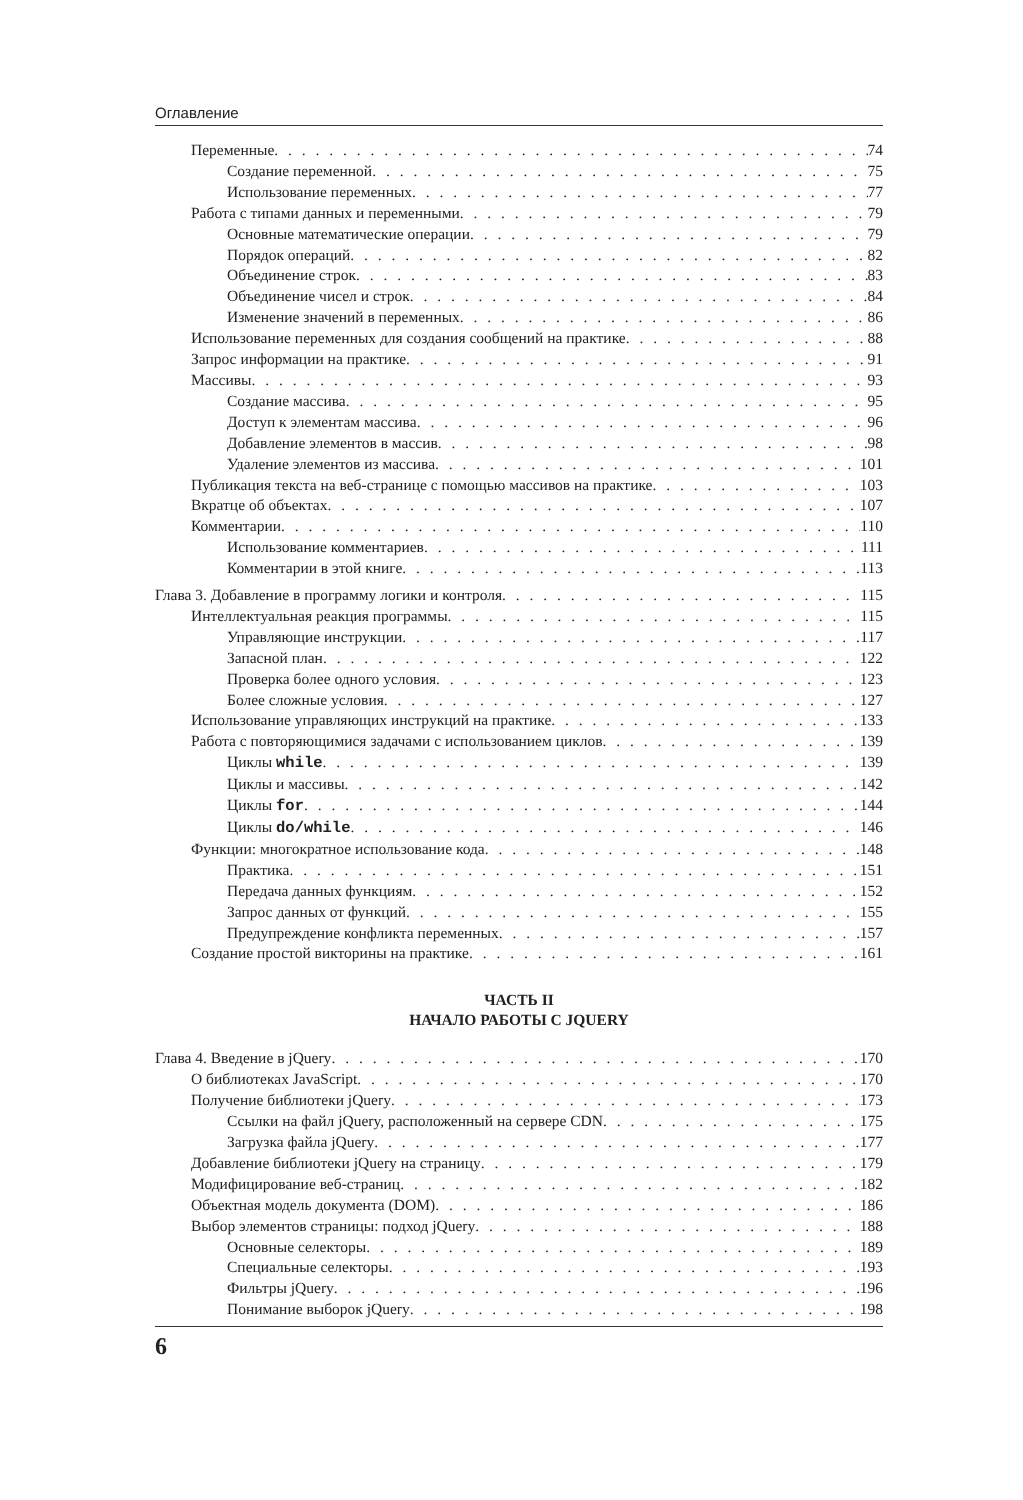Оглавление
Переменные 74
Создание переменной 75
Использование переменных 77
Работа с типами данных и переменными 79
Основные математические операции 79
Порядок операций 82
Объединение строк 83
Объединение чисел и строк 84
Изменение значений в переменных 86
Использование переменных для создания сообщений на практике 88
Запрос информации на практике 91
Массивы 93
Создание массива 95
Доступ к элементам массива 96
Добавление элементов в массив 98
Удаление элементов из массива 101
Публикация текста на веб-странице с помощью массивов на практике 103
Вкратце об объектах 107
Комментарии 110
Использование комментариев 111
Комментарии в этой книге 113
Глава 3. Добавление в программу логики и контроля 115
Интеллектуальная реакция программы 115
Управляющие инструкции 117
Запасной план 122
Проверка более одного условия 123
Более сложные условия 127
Использование управляющих инструкций на практике 133
Работа с повторяющимися задачами с использованием циклов 139
Циклы while 139
Циклы и массивы 142
Циклы for 144
Циклы do/while 146
Функции: многократное использование кода 148
Практика 151
Передача данных функциям 152
Запрос данных от функций 155
Предупреждение конфликта переменных 157
Создание простой викторины на практике 161
ЧАСТЬ II
НАЧАЛО РАБОТЫ С JQUERY
Глава 4. Введение в jQuery 170
О библиотеках JavaScript 170
Получение библиотеки jQuery 173
Ссылки на файл jQuery, расположенный на сервере CDN 175
Загрузка файла jQuery 177
Добавление библиотеки jQuery на страницу 179
Модифицирование веб-страниц 182
Объектная модель документа (DOM) 186
Выбор элементов страницы: подход jQuery 188
Основные селекторы 189
Специальные селекторы 193
Фильтры jQuery 196
Понимание выборок jQuery 198
6